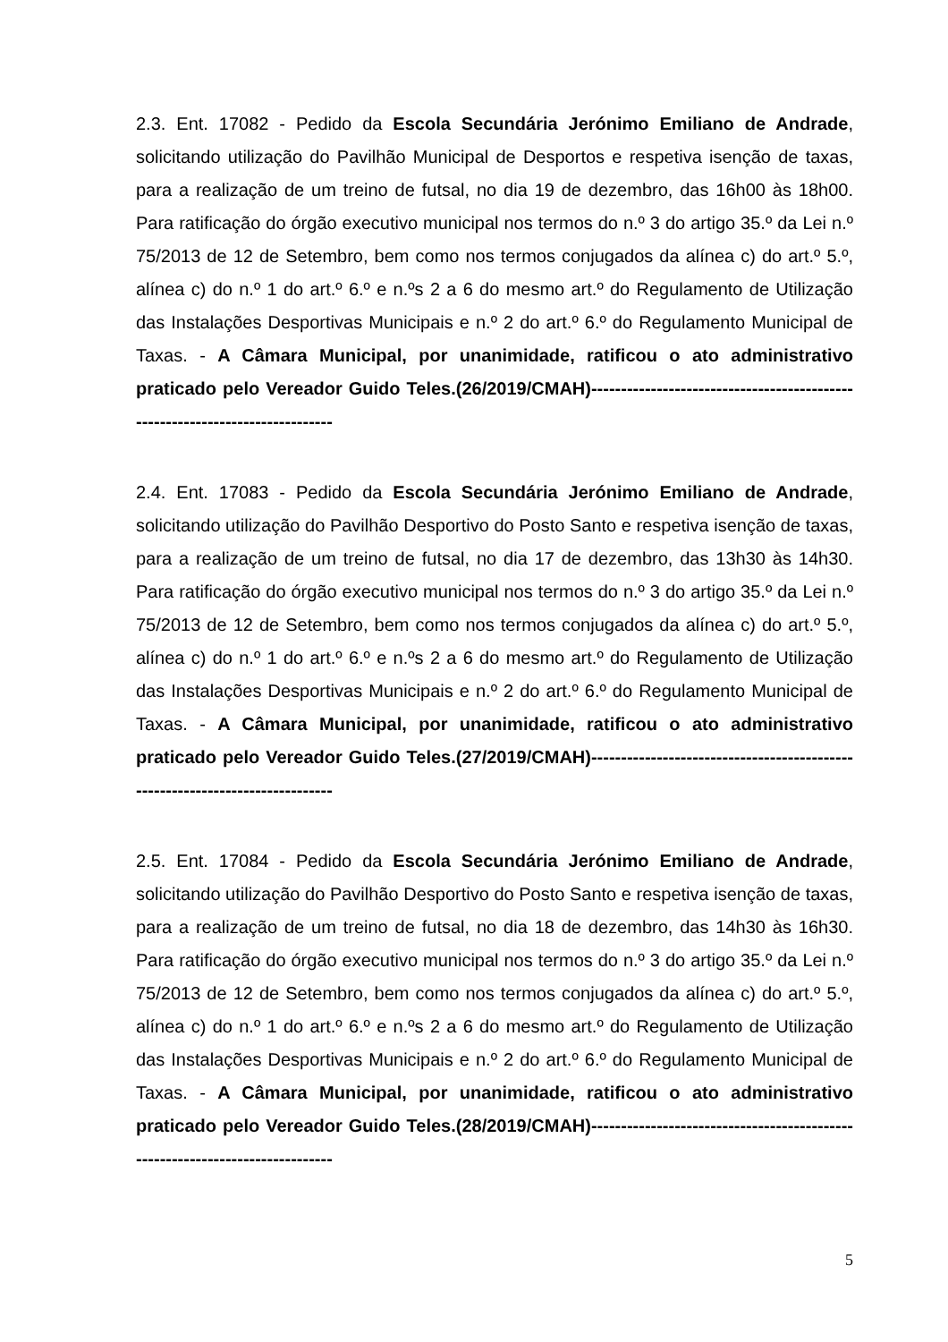2.3. Ent. 17082 - Pedido da Escola Secundária Jerónimo Emiliano de Andrade, solicitando utilização do Pavilhão Municipal de Desportos e respetiva isenção de taxas, para a realização de um treino de futsal, no dia 19 de dezembro, das 16h00 às 18h00. Para ratificação do órgão executivo municipal nos termos do n.º 3 do artigo 35.º da Lei n.º 75/2013 de 12 de Setembro, bem como nos termos conjugados da alínea c) do art.º 5.º, alínea c) do n.º 1 do art.º 6.º e n.ºs 2 a 6 do mesmo art.º do Regulamento de Utilização das Instalações Desportivas Municipais e n.º 2 do art.º 6.º do Regulamento Municipal de Taxas. - A Câmara Municipal, por unanimidade, ratificou o ato administrativo praticado pelo Vereador Guido Teles.(26/2019/CMAH)-----------------------------------------------------------------------------
2.4. Ent. 17083 - Pedido da Escola Secundária Jerónimo Emiliano de Andrade, solicitando utilização do Pavilhão Desportivo do Posto Santo e respetiva isenção de taxas, para a realização de um treino de futsal, no dia 17 de dezembro, das 13h30 às 14h30. Para ratificação do órgão executivo municipal nos termos do n.º 3 do artigo 35.º da Lei n.º 75/2013 de 12 de Setembro, bem como nos termos conjugados da alínea c) do art.º 5.º, alínea c) do n.º 1 do art.º 6.º e n.ºs 2 a 6 do mesmo art.º do Regulamento de Utilização das Instalações Desportivas Municipais e n.º 2 do art.º 6.º do Regulamento Municipal de Taxas. - A Câmara Municipal, por unanimidade, ratificou o ato administrativo praticado pelo Vereador Guido Teles.(27/2019/CMAH)-----------------------------------------------------------------------------
2.5. Ent. 17084 - Pedido da Escola Secundária Jerónimo Emiliano de Andrade, solicitando utilização do Pavilhão Desportivo do Posto Santo e respetiva isenção de taxas, para a realização de um treino de futsal, no dia 18 de dezembro, das 14h30 às 16h30. Para ratificação do órgão executivo municipal nos termos do n.º 3 do artigo 35.º da Lei n.º 75/2013 de 12 de Setembro, bem como nos termos conjugados da alínea c) do art.º 5.º, alínea c) do n.º 1 do art.º 6.º e n.ºs 2 a 6 do mesmo art.º do Regulamento de Utilização das Instalações Desportivas Municipais e n.º 2 do art.º 6.º do Regulamento Municipal de Taxas. - A Câmara Municipal, por unanimidade, ratificou o ato administrativo praticado pelo Vereador Guido Teles.(28/2019/CMAH)-----------------------------------------------------------------------------
5